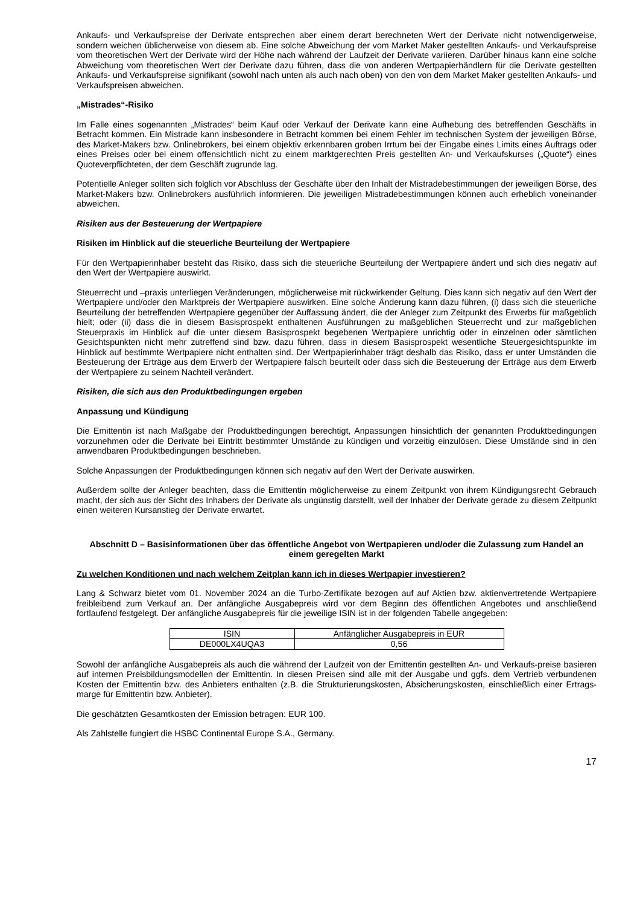Ankaufs- und Verkaufspreise der Derivate entsprechen aber einem derart berechneten Wert der Derivate nicht notwendigerweise, sondern weichen üblicherweise von diesem ab. Eine solche Abweichung der vom Market Maker gestellten Ankaufs- und Verkaufspreise vom theoretischen Wert der Derivate wird der Höhe nach während der Laufzeit der Derivate variieren. Darüber hinaus kann eine solche Abweichung vom theoretischen Wert der Derivate dazu führen, dass die von anderen Wertpapierhändlern für die Derivate gestellten Ankaufs- und Verkaufspreise signifikant (sowohl nach unten als auch nach oben) von den von dem Market Maker gestellten Ankaufs- und Verkaufspreisen abweichen.
„Mistrades“-Risiko
Im Falle eines sogenannten „Mistrades“ beim Kauf oder Verkauf der Derivate kann eine Aufhebung des betreffenden Geschäfts in Betracht kommen. Ein Mistrade kann insbesondere in Betracht kommen bei einem Fehler im technischen System der jeweiligen Börse, des Market-Makers bzw. Onlinebrokers, bei einem objektiv erkennbaren groben Irrtum bei der Eingabe eines Limits eines Auftrags oder eines Preises oder bei einem offensichtlich nicht zu einem marktgerechten Preis gestellten An- und Verkaufskurses („Quote“) eines Quoteverpflichteten, der dem Geschäft zugrunde lag.
Potentielle Anleger sollten sich folglich vor Abschluss der Geschäfte über den Inhalt der Mistradebestimmungen der jeweiligen Börse, des Market-Makers bzw. Onlinebrokers ausführlich informieren. Die jeweiligen Mistradebestimmungen können auch erheblich voneinander abweichen.
Risiken aus der Besteuerung der Wertpapiere
Risiken im Hinblick auf die steuerliche Beurteilung der Wertpapiere
Für den Wertpapierinhaber besteht das Risiko, dass sich die steuerliche Beurteilung der Wertpapiere ändert und sich dies negativ auf den Wert der Wertpapiere auswirkt.
Steuerrecht und –praxis unterliegen Veränderungen, möglicherweise mit rückwirkender Geltung. Dies kann sich negativ auf den Wert der Wertpapiere und/oder den Marktpreis der Wertpapiere auswirken. Eine solche Änderung kann dazu führen, (i) dass sich die steuerliche Beurteilung der betreffenden Wertpapiere gegenüber der Auffassung ändert, die der Anleger zum Zeitpunkt des Erwerbs für maßgeblich hielt; oder (ii) dass die in diesem Basisprospekt enthaltenen Ausführungen zu maßgeblichen Steuerrecht und zur maßgeblichen Steuerpraxis im Hinblick auf die unter diesem Basisprospekt begebenen Wertpapiere unrichtig oder in einzelnen oder sämtlichen Gesichtspunkten nicht mehr zutreffend sind bzw. dazu führen, dass in diesem Basisprospekt wesentliche Steuergesichtspunkte im Hinblick auf bestimmte Wertpapiere nicht enthalten sind. Der Wertpapierinhaber trägt deshalb das Risiko, dass er unter Umständen die Besteuerung der Erträge aus dem Erwerb der Wertpapiere falsch beurteilt oder dass sich die Besteuerung der Erträge aus dem Erwerb der Wertpapiere zu seinem Nachteil verändert.
Risiken, die sich aus den Produktbedingungen ergeben
Anpassung und Kündigung
Die Emittentin ist nach Maßgabe der Produktbedingungen berechtigt, Anpassungen hinsichtlich der genannten Produktbedingungen vorzunehmen oder die Derivate bei Eintritt bestimmter Umstände zu kündigen und vorzeitig einzulösen. Diese Umstände sind in den anwendbaren Produktbedingungen beschrieben.
Solche Anpassungen der Produktbedingungen können sich negativ auf den Wert der Derivate auswirken.
Außerdem sollte der Anleger beachten, dass die Emittentin möglicherweise zu einem Zeitpunkt von ihrem Kündigungsrecht Gebrauch macht, der sich aus der Sicht des Inhabers der Derivate als ungünstig darstellt, weil der Inhaber der Derivate gerade zu diesem Zeitpunkt einen weiteren Kursanstieg der Derivate erwartet.
Abschnitt D – Basisinformationen über das öffentliche Angebot von Wertpapieren und/oder die Zulassung zum Handel an einem geregelten Markt
Zu welchen Konditionen und nach welchem Zeitplan kann ich in dieses Wertpapier investieren?
Lang & Schwarz bietet vom 01. November 2024 an die Turbo-Zertifikate bezogen auf auf Aktien bzw. aktienvertretende Wertpapiere freibleibend zum Verkauf an. Der anfängliche Ausgabepreis wird vor dem Beginn des öffentlichen Angebotes und anschließend fortlaufend festgelegt. Der anfängliche Ausgabepreis für die jeweilige ISIN ist in der folgenden Tabelle angegeben:
| ISIN | Anfänglicher Ausgabepreis in EUR |
| DE000LX4UQA3 | 0,56 |
Sowohl der anfängliche Ausgabepreis als auch die während der Laufzeit von der Emittentin gestellten An- und Verkaufs-preise basieren auf internen Preisbildungsmodellen der Emittentin. In diesen Preisen sind alle mit der Ausgabe und ggfs. dem Vertrieb verbundenen Kosten der Emittentin bzw. des Anbieters enthalten (z.B. die Strukturierungskosten, Absicherungskosten, einschließlich einer Ertrags-marge für Emittentin bzw. Anbieter).
Die geschätzten Gesamtkosten der Emission betragen: EUR 100.
Als Zahlstelle fungiert die HSBC Continental Europe S.A., Germany.
17